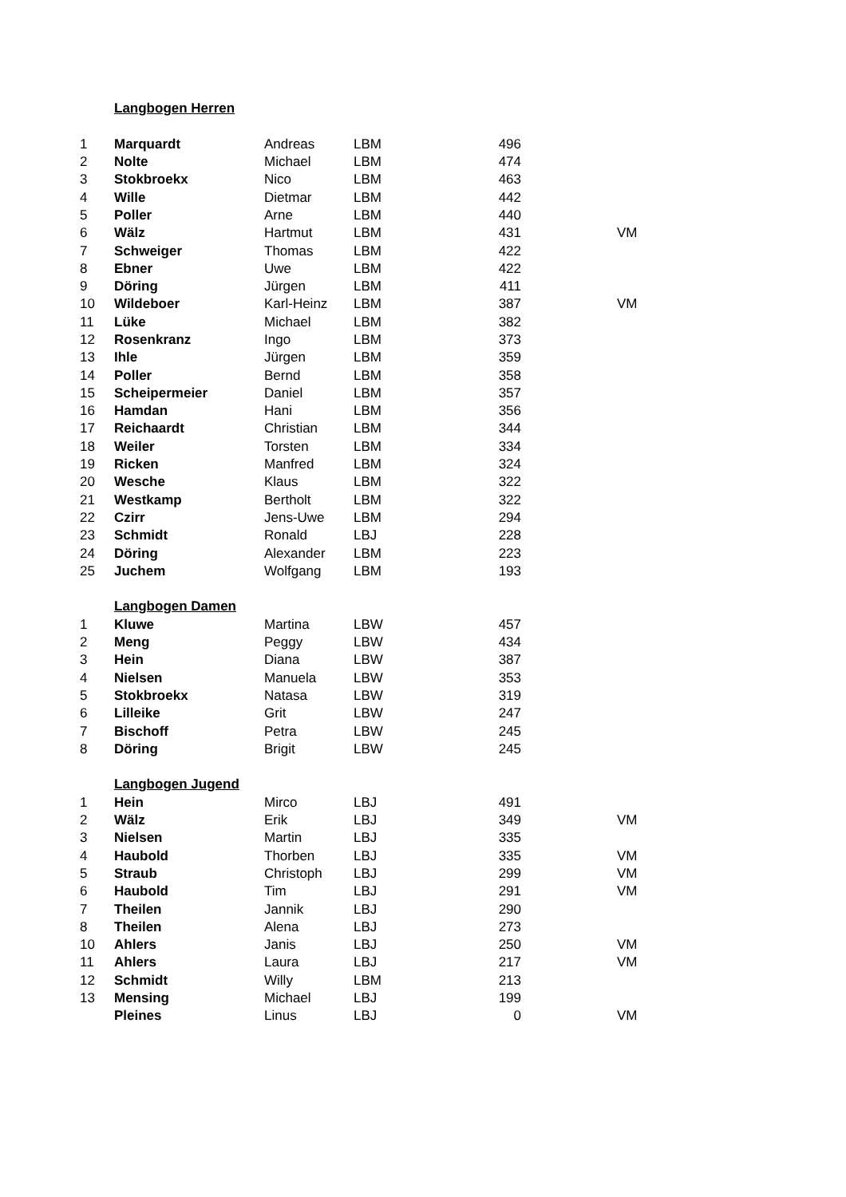| | Langbogen Herren | | | | |
| 1 | Marquardt | Andreas | LBM | 496 | |
| 2 | Nolte | Michael | LBM | 474 | |
| 3 | Stokbroekx | Nico | LBM | 463 | |
| 4 | Wille | Dietmar | LBM | 442 | |
| 5 | Poller | Arne | LBM | 440 | |
| 6 | Wälz | Hartmut | LBM | 431 | VM |
| 7 | Schweiger | Thomas | LBM | 422 | |
| 8 | Ebner | Uwe | LBM | 422 | |
| 9 | Döring | Jürgen | LBM | 411 | |
| 10 | Wildeboer | Karl-Heinz | LBM | 387 | VM |
| 11 | Lüke | Michael | LBM | 382 | |
| 12 | Rosenkranz | Ingo | LBM | 373 | |
| 13 | Ihle | Jürgen | LBM | 359 | |
| 14 | Poller | Bernd | LBM | 358 | |
| 15 | Scheipermeier | Daniel | LBM | 357 | |
| 16 | Hamdan | Hani | LBM | 356 | |
| 17 | Reichaardt | Christian | LBM | 344 | |
| 18 | Weiler | Torsten | LBM | 334 | |
| 19 | Ricken | Manfred | LBM | 324 | |
| 20 | Wesche | Klaus | LBM | 322 | |
| 21 | Westkamp | Bertholt | LBM | 322 | |
| 22 | Czirr | Jens-Uwe | LBM | 294 | |
| 23 | Schmidt | Ronald | LBJ | 228 | |
| 24 | Döring | Alexander | LBM | 223 | |
| 25 | Juchem | Wolfgang | LBM | 193 | |
| | Langbogen Damen | | | | |
| 1 | Kluwe | Martina | LBW | 457 | |
| 2 | Meng | Peggy | LBW | 434 | |
| 3 | Hein | Diana | LBW | 387 | |
| 4 | Nielsen | Manuela | LBW | 353 | |
| 5 | Stokbroekx | Natasa | LBW | 319 | |
| 6 | Lilleike | Grit | LBW | 247 | |
| 7 | Bischoff | Petra | LBW | 245 | |
| 8 | Döring | Brigit | LBW | 245 | |
| | Langbogen Jugend | | | | |
| 1 | Hein | Mirco | LBJ | 491 | |
| 2 | Wälz | Erik | LBJ | 349 | VM |
| 3 | Nielsen | Martin | LBJ | 335 | |
| 4 | Haubold | Thorben | LBJ | 335 | VM |
| 5 | Straub | Christoph | LBJ | 299 | VM |
| 6 | Haubold | Tim | LBJ | 291 | VM |
| 7 | Theilen | Jannik | LBJ | 290 | |
| 8 | Theilen | Alena | LBJ | 273 | |
| 10 | Ahlers | Janis | LBJ | 250 | VM |
| 11 | Ahlers | Laura | LBJ | 217 | VM |
| 12 | Schmidt | Willy | LBM | 213 | |
| 13 | Mensing | Michael | LBJ | 199 | |
| | Pleines | Linus | LBJ | 0 | VM |